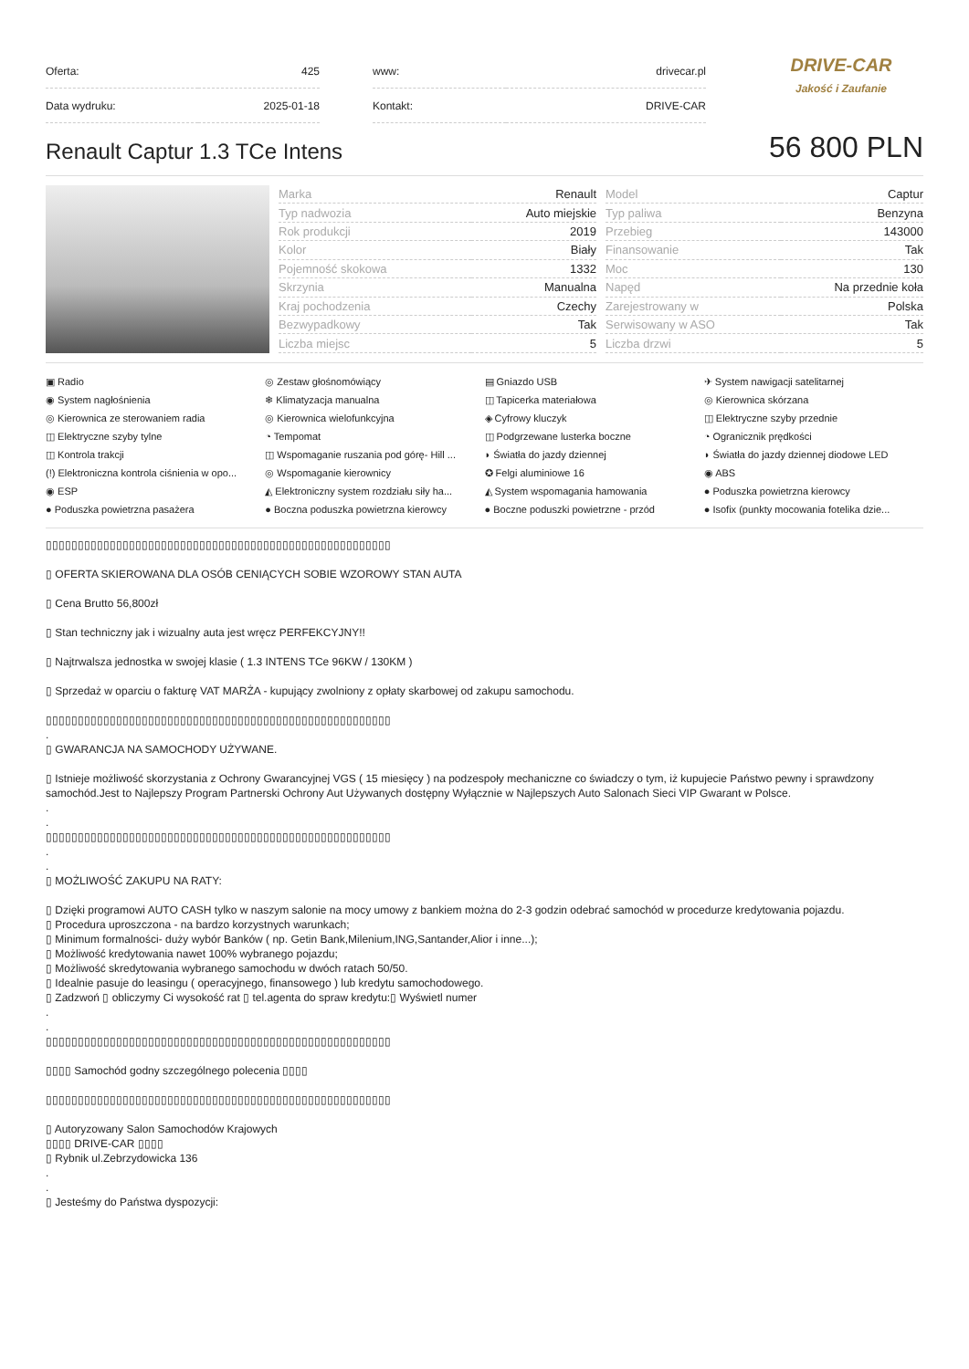| Oferta: | 425 |
| Data wydruku: | 2025-01-18 |
| www: | drivecar.pl |
| Kontakt: | DRIVE-CAR |
DRIVE-CAR
Jakość i Zaufanie
Renault Captur 1.3 TCe Intens
56 800 PLN
| Marka | Renault |
| Typ nadwozia | Auto miejskie |
| Rok produkcji | 2019 |
| Kolor | Biały |
| Pojemność skokowa | 1332 |
| Skrzynia | Manualna |
| Kraj pochodzenia | Czechy |
| Bezwypadkowy | Tak |
| Liczba miejsc | 5 |
| Model | Captur |
| Typ paliwa | Benzyna |
| Przebieg | 143000 |
| Finansowanie | Tak |
| Moc | 130 |
| Napęd | Na przednie koła |
| Zarejestrowany w | Polska |
| Serwisowany w ASO | Tak |
| Liczba drzwi | 5 |
▣ Radio
◎ Zestaw głośnomówiący
▤ Gniazdo USB
✈ System nawigacji satelitarnej
◉ System nagłośnienia
❄ Klimatyzacja manualna
◫ Tapicerka materiałowa
◎ Kierownica skórzana
◎ Kierownica ze sterowaniem radia
◎ Kierownica wielofunkcyjna
◈ Cyfrowy kluczyk
◫ Elektryczne szyby przednie
◫ Elektryczne szyby tylne
◔ Tempomat
◫ Podgrzewane lusterka boczne
◔ Ogranicznik prędkości
◫ Kontrola trakcji
◫ Wspomaganie ruszania pod górę- Hill ...
◗ Światła do jazdy dziennej
◗ Światła do jazdy dziennej diodowe LED
(!) Elektroniczna kontrola ciśnienia w opo...
◎ Wspomaganie kierownicy
✪ Felgi aluminiowe 16
◉ ABS
◉ ESP
◭ Elektroniczny system rozdziału siły ha...
◭ System wspomagania hamowania
● Poduszka powietrzna kierowcy
● Poduszka powietrzna pasażera
● Boczna poduszka powietrzna kierowcy
● Boczne poduszki powietrzne - przód
● Isofix (punkty mocowania fotelika dzie...
▯▯▯▯▯▯▯▯▯▯▯▯▯▯▯▯▯▯▯▯▯▯▯▯▯▯▯▯▯▯▯▯▯▯▯▯▯▯▯▯▯▯▯▯▯▯▯▯▯▯▯▯▯▯
▯ OFERTA SKIEROWANA DLA OSÓB CENIĄCYCH SOBIE WZOROWY STAN AUTA
▯ Cena Brutto 56,800zł
▯ Stan techniczny jak i wizualny auta jest wręcz PERFEKCYJNY!!
▯ Najtrwalsza jednostka w swojej klasie ( 1.3 INTENS TCe 96KW / 130KM )
▯ Sprzedaż w oparciu o fakturę VAT MARŻA - kupujący zwolniony z opłaty skarbowej od zakupu samochodu.
▯▯▯▯▯▯▯▯▯▯▯▯▯▯▯▯▯▯▯▯▯▯▯▯▯▯▯▯▯▯▯▯▯▯▯▯▯▯▯▯▯▯▯▯▯▯▯▯▯▯▯▯▯▯
.
▯ GWARANCJA NA SAMOCHODY UŻYWANE.
▯ Istnieje możliwość skorzystania z Ochrony Gwarancyjnej VGS ( 15 miesięcy ) na podzespoły mechaniczne co świadczy o tym, iż kupujecie Państwo pewny i sprawdzony samochód.Jest to Najlepszy Program Partnerski Ochrony Aut Używanych dostępny Wyłącznie w Najlepszych Auto Salonach Sieci VIP Gwarant w Polsce.
.
.
▯▯▯▯▯▯▯▯▯▯▯▯▯▯▯▯▯▯▯▯▯▯▯▯▯▯▯▯▯▯▯▯▯▯▯▯▯▯▯▯▯▯▯▯▯▯▯▯▯▯▯▯▯▯
.
.
▯ MOŻLIWOŚĆ ZAKUPU NA RATY:
▯ Dzięki programowi AUTO CASH tylko w naszym salonie na mocy umowy z bankiem można do 2-3 godzin odebrać samochód w procedurze kredytowania pojazdu.
▯ Procedura uproszczona - na bardzo korzystnych warunkach;
▯ Minimum formalności- duży wybór Banków ( np. Getin Bank,Milenium,ING,Santander,Alior i inne...);
▯ Możliwość kredytowania nawet 100% wybranego pojazdu;
▯ Możliwość skredytowania wybranego samochodu w dwóch ratach 50/50.
▯ Idealnie pasuje do leasingu ( operacyjnego, finansowego ) lub kredytu samochodowego.
▯ Zadzwoń ▯ obliczymy Ci wysokość rat ▯ tel.agenta do spraw kredytu:▯ Wyświetl numer
.
.
▯▯▯▯▯▯▯▯▯▯▯▯▯▯▯▯▯▯▯▯▯▯▯▯▯▯▯▯▯▯▯▯▯▯▯▯▯▯▯▯▯▯▯▯▯▯▯▯▯▯▯▯▯▯
▯▯▯▯ Samochód godny szczególnego polecenia ▯▯▯▯
▯▯▯▯▯▯▯▯▯▯▯▯▯▯▯▯▯▯▯▯▯▯▯▯▯▯▯▯▯▯▯▯▯▯▯▯▯▯▯▯▯▯▯▯▯▯▯▯▯▯▯▯▯▯
▯ Autoryzowany Salon Samochodów Krajowych
▯▯▯▯ DRIVE-CAR ▯▯▯▯
▯ Rybnik ul.Zebrzydowicka 136
.
.
▯ Jesteśmy do Państwa dyspozycji: